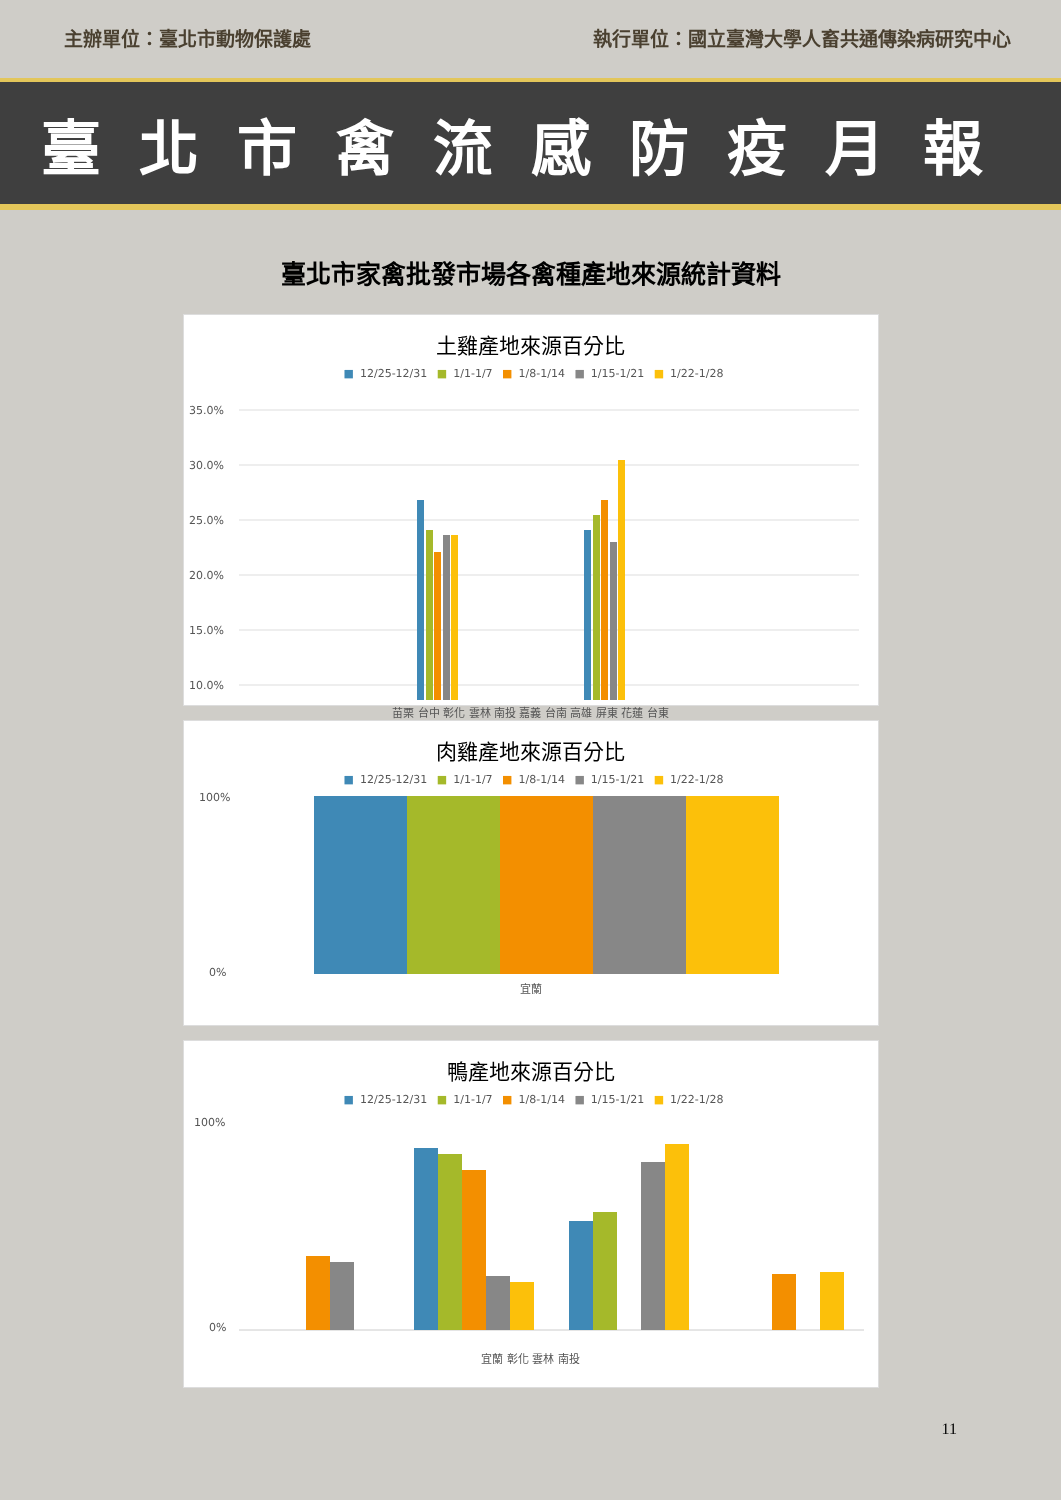主辦單位：臺北市動物保護處 執行單位：國立臺灣大學人畜共通傳染病研究中心
臺北市禽流感防疫月報
臺北市家禽批發市場各禽種產地來源統計資料
土雞產地來源百分比
■ 12/25-12/31 ■ 1/1-1/7 ■ 1/8-1/14 ■ 1/15-1/21 ■ 1/22-1/28
35.0%
30.0%
25.0%
20.0%
15.0%
10.0%
苗栗 台中 彰化 雲林 南投 嘉義 台南 高雄 屏東 花蓮 台東
肉雞產地來源百分比
■ 12/25-12/31 ■ 1/1-1/7 ■ 1/8-1/14 ■ 1/15-1/21 ■ 1/22-1/28
100%
0%
宜蘭
鴨產地來源百分比
■ 12/25-12/31 ■ 1/1-1/7 ■ 1/8-1/14 ■ 1/15-1/21 ■ 1/22-1/28
100%
0%
宜蘭 彰化 雲林 南投
11